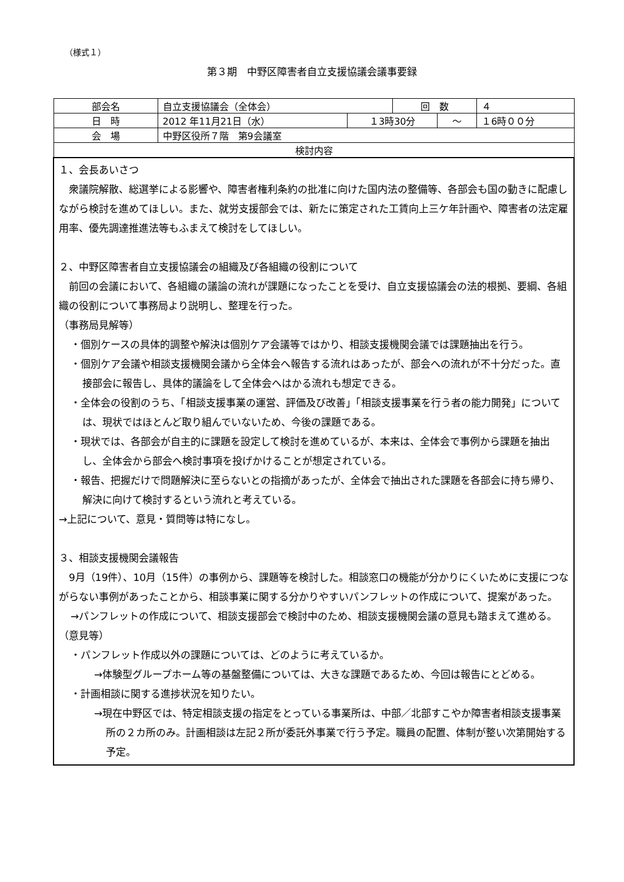（様式１）
第３期　中野区障害者自立支援協議会議事要録
| 部会名 | 自立支援協議会（全体会） | | 回 数 | | ４ |
| 日 時 | 2012 年11月21日（水） | １3時30分 | | ～ | １6時００分 |
| 会 場 | 中野区役所７階 第9会議室 | | | | |
| 検討内容 | | | | | |
| １、会長あいさつ 衆議院解散、総選挙による影響や、障害者権利条約の批准に向けた国内法の整備等、各部会も国の動きに配慮しながら検討を進めてほしい。また、就労支援部会では、新たに策定された工賃向上三ケ年計画や、障害者の法定雇用率、優先調達推進法等もふまえて検討をしてほしい。 ２、中野区障害者自立支援協議会の組織及び各組織の役割について 前回の会議において、各組織の議論の流れが課題になったことを受け、自立支援協議会の法的根拠、要綱、各組織の役割について事務局より説明し、整理を行った。 （事務局見解等） ・個別ケースの具体的調整や解決は個別ケア会議等ではかり、相談支援機関会議では課題抽出を行う。 ・個別ケア会議や相談支援機関会議から全体会へ報告する流れはあったが、部会への流れが不十分だった。直接部会に報告し、具体的議論をして全体会へはかる流れも想定できる。 ・全体会の役割のうち、「相談支援事業の運営、評価及び改善」「相談支援事業を行う者の能力開発」については、現状ではほとんど取り組んでいないため、今後の課題である。 ・現状では、各部会が自主的に課題を設定して検討を進めているが、本来は、全体会で事例から課題を抽出し、全体会から部会へ検討事項を投げかけることが想定されている。 ・報告、把握だけで問題解決に至らないとの指摘があったが、全体会で抽出された課題を各部会に持ち帰り、解決に向けて検討するという流れと考えている。 →上記について、意見・質問等は特になし。 ３、相談支援機関会議報告 9月（19件）、10月（15件）の事例から、課題等を検討した。相談窓口の機能が分かりにくいために支援につながらない事例があったことから、相談事業に関する分かりやすいパンフレットの作成について、提案があった。 →パンフレットの作成について、相談支援部会で検討中のため、相談支援機関会議の意見も踏まえて進める。 （意見等） ・パンフレット作成以外の課題については、どのように考えているか。 →体験型グループホーム等の基盤整備については、大きな課題であるため、今回は報告にとどめる。 ・計画相談に関する進捗状況を知りたい。 →現在中野区では、特定相談支援の指定をとっている事業所は、中部／北部すこやか障害者相談支援事業所の２カ所のみ。計画相談は左記２所が委託外事業で行う予定。職員の配置、体制が整い次第開始する予定。 | | | | | |